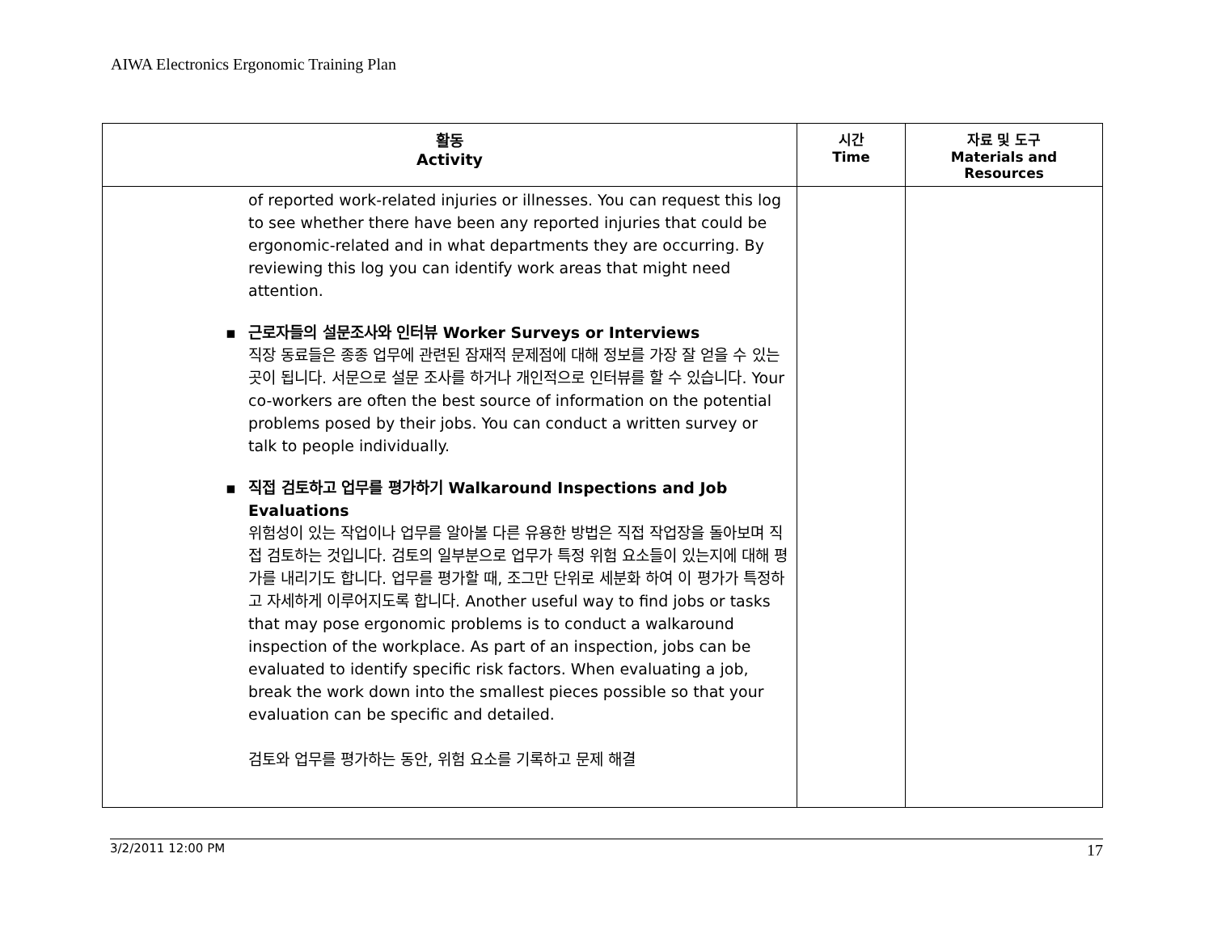AIWA Electronics Ergonomic Training Plan
| 활동 Activity | 시간 Time | 자료 및 도구 Materials and Resources |
| --- | --- | --- |
| of reported work-related injuries or illnesses. You can request this log to see whether there have been any reported injuries that could be ergonomic-related and in what departments they are occurring. By reviewing this log you can identify work areas that might need attention. ▪ 근로자들의 설문조사와 인터뷰 Worker Surveys or Interviews 직장 동료들은 종종 업무에 관련된 잠재적 문제점에 대해 정보를 가장 잘 얻을 수 있는 곳이 됩니다. 서문으로 설문 조사를 하거나 개인적으로 인터뷰를 할 수 있습니다. Your co-workers are often the best source of information on the potential problems posed by their jobs. You can conduct a written survey or talk to people individually. ▪ 직접 검토하고 업무를 평가하기 Walkaround Inspections and Job Evaluations 위험성이 있는 작업이나 업무를 알아볼 다른 유용한 방법은 직접 작업장을 돌아보며 직접 검토하는 것입니다. 검토의 일부분으로 업무가 특정 위험 요소들이 있는지에 대해 평가를 내리기도 합니다. 업무를 평가할 때, 조그만 단위로 세분화 하여 이 평가가 특정하고 자세하게 이루어지도록 합니다. Another useful way to find jobs or tasks that may pose ergonomic problems is to conduct a walkaround inspection of the workplace. As part of an inspection, jobs can be evaluated to identify specific risk factors. When evaluating a job, break the work down into the smallest pieces possible so that your evaluation can be specific and detailed. 검토와 업무를 평가하는 동안, 위험 요소를 기록하고 문제 해결 | | |
3/2/2011 12:00 PM 17